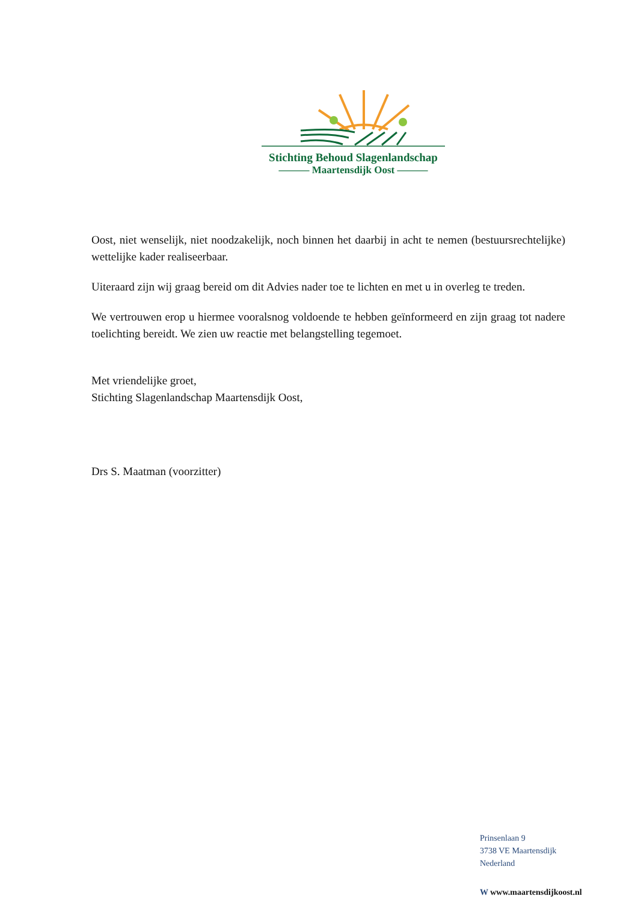Stichting Behoud Slagenlandschap
——— Maartensdijk Oost ———
Oost, niet wenselijk, niet noodzakelijk, noch binnen het daarbij in acht te nemen (bestuursrechtelijke) wettelijke kader realiseerbaar.
Uiteraard zijn wij graag bereid om dit Advies nader toe te lichten en met u in overleg te treden.
We vertrouwen erop u hiermee vooralsnog voldoende te hebben geïnformeerd en zijn graag tot nadere toelichting bereidt. We zien uw reactie met belangstelling tegemoet.
Met vriendelijke groet,
Stichting Slagenlandschap Maartensdijk Oost,
Drs S. Maatman (voorzitter)
Prinsenlaan 9
3738 VE Maartensdijk
Nederland
W www.maartensdijkoost.nl